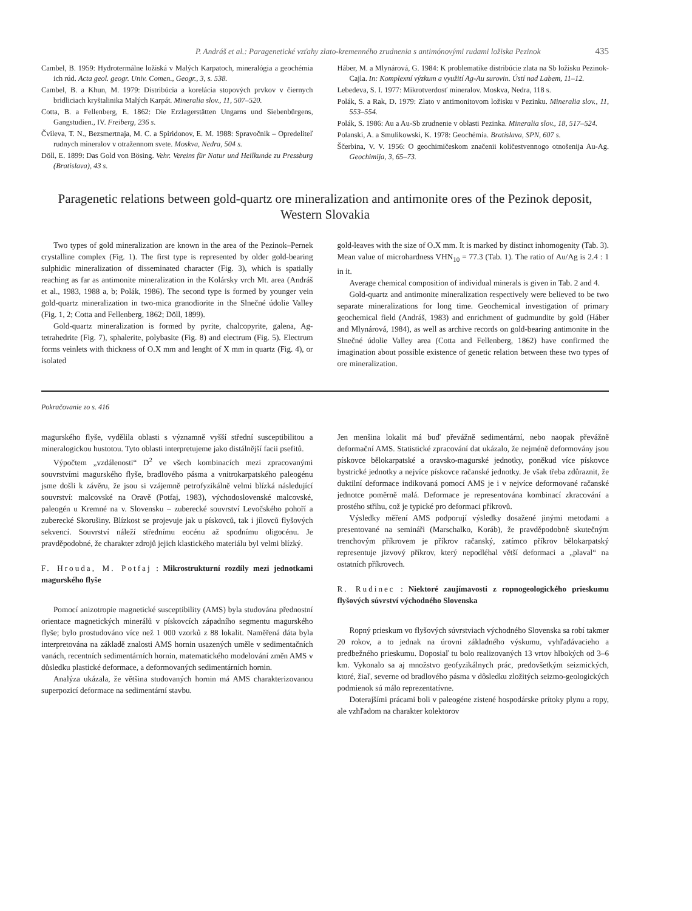P. Andráš et al.: Paragenetické vzťahy zlato-kremenného zrudnenia s antimónovými rudami ložiska Pezinok 435
Cambel, B. 1959: Hydrotermálne ložiská v Malých Karpatoch, mineralógia a geochémia ich rúd. Acta geol. geogr. Univ. Comen., Geogr., 3, s. 538.
Cambel, B. a Khun, M. 1979: Distribúcia a korelácia stopových prvkov v čiernych bridliciach kryštalinika Malých Karpát. Mineralia slov., 11, 507–520.
Cotta, B. a Fellenberg, E. 1862: Die Erzlagerstätten Ungarns und Siebenbürgens, Gangstudien., IV. Freiberg, 236 s.
Čvileva, T. N., Bezsmertnaja, M. C. a Spiridonov, E. M. 1988: Spravočnik – Opredeliteľ rudnych mineralov v otražennom svete. Moskva, Nedra, 504 s.
Döll, E. 1899: Das Gold von Bösing. Vehr. Vereins für Natur und Heilkunde zu Pressburg (Bratislava), 43 s.
Háber, M. a Mlynárová, G. 1984: K problematike distribúcie zlata na Sb ložisku Pezinok-Cajla. In: Komplexní výzkum a využití Ag-Au surovin. Ústí nad Labem, 11–12.
Lebedeva, S. I. 1977: Mikrotverdosť mineralov. Moskva, Nedra, 118 s.
Polák, S. a Rak, D. 1979: Zlato v antimonitovom ložisku v Pezinku. Mineralia slov., 11, 553–554.
Polák, S. 1986: Au a Au-Sb zrudnenie v oblasti Pezinka. Mineralia slov., 18, 517–524.
Polanski, A. a Smulikowski, K. 1978: Geochémia. Bratislava, SPN, 607 s.
Ščerbina, V. V. 1956: O geochimičeskom značenii količestvennogo otnošenija Au-Ag. Geochimija, 3, 65–73.
Paragenetic relations between gold-quartz ore mineralization and antimonite ores of the Pezinok deposit, Western Slovakia
Two types of gold mineralization are known in the area of the Pezinok–Pernek crystalline complex (Fig. 1). The first type is represented by older gold-bearing sulphidic mineralization of disseminated character (Fig. 3), which is spatially reaching as far as antimonite mineralization in the Kolársky vrch Mt. area (Andráš et al., 1983, 1988 a, b; Polák, 1986). The second type is formed by younger vein gold-quartz mineralization in two-mica granodiorite in the Slnečné údolie Valley (Fig. 1, 2; Cotta and Fellenberg, 1862; Döll, 1899).
Gold-quartz mineralization is formed by pyrite, chalcopyrite, galena, Ag-tetrahedrite (Fig. 7), sphalerite, polybasite (Fig. 8) and electrum (Fig. 5). Electrum forms veinlets with thickness of O.X mm and lenght of X mm in quartz (Fig. 4), or isolated
gold-leaves with the size of O.X mm. It is marked by distinct inhomogenity (Tab. 3). Mean value of microhardness VHN<sub>10</sub> = 77.3 (Tab. 1). The ratio of Au/Ag is 2.4 : 1 in it.
Average chemical composition of individual minerals is given in Tab. 2 and 4.
Gold-quartz and antimonite mineralization respectively were believed to be two separate mineralizations for long time. Geochemical investigation of primary geochemical field (Andráš, 1983) and enrichment of gudmundite by gold (Háber and Mlynárová, 1984), as well as archive records on gold-bearing antimonite in the Slnečné údolie Valley area (Cotta and Fellenberg, 1862) have confirmed the imagination about possible existence of genetic relation between these two types of ore mineralization.
Pokračovanie zo s. 416
magurského flyše, vydělila oblasti s významně vyšší střední susceptibilitou a mineralogickou hustotou. Tyto oblasti interpretujeme jako distálnější facii psefitů.
Výpočtem „vzdálenosti“ D<sup>2</sup> ve všech kombinacích mezi zpracovanými souvrstvími magurského flyše, bradlového pásma a vnitrokarpatského paleogénu jsme došli k závěru, že jsou si vzájemně petrofyzikálně velmi blízká následující souvrství: malcovské na Oravě (Potfaj, 1983), východoslovenské malcovské, paleogén u Kremné na v. Slovensku – zuberecké souvrství Levočského pohoří a zuberecké Skorušiny. Blízkost se projevuje jak u pískovců, tak i jílovců flyšových sekvencí. Souvrství náleží střednímu eocénu až spodnímu oligocénu. Je pravděpodobné, že charakter zdrojů jejich klastického materiálu byl velmi blízký.
F. Hrouda, M. Potfaj : Mikrostrukturní rozdíly mezi jednotkami magurského flyše
Pomocí anizotropie magnetické susceptibility (AMS) byla studována přednostní orientace magnetických minerálů v pískovcích západního segmentu magurského flyše; bylo prostudováno více než 1 000 vzorků z 88 lokalit. Naměřená dáta byla interpretována na základě znalosti AMS hornin usazených uměle v sedimentačních vanách, recentních sedimentárních hornin, matematického modelování změn AMS v důsledku plastické deformace, a deformovaných sedimentárních hornin.
Analýza ukázala, že většina studovaných hornin má AMS charakterizovanou superpozicí deformace na sedimentární stavbu.
Jen menšina lokalit má buď převážně sedimentární, nebo naopak převážně deformační AMS. Statistické zpracování dat ukázalo, že nejméně deformovány jsou pískovce bělokarpatské a oravsko-magurské jednotky, poněkud více pískovce bystrické jednotky a nejvíce pískovce račanské jednotky. Je však třeba zdůraznit, že duktilní deformace indikovaná pomocí AMS je i v nejvíce deformované račanské jednotce poměrně malá. Deformace je representována kombinací zkracování a prostého střihu, což je typické pro deformaci příkrovů.
Výsledky měření AMS podporují výsledky dosažené jinými metodami a presentované na semináři (Marschalko, Koráb), že pravděpodobně skutečným trenchovým příkrovem je příkrov račanský, zatímco příkrov bělokarpatský representuje jizvový příkrov, který nepodléhal větší deformaci a „plaval“ na ostatních příkrovech.
R. Rudinec : Niektoré zaujímavosti z ropnogeologického prieskumu flyšových súvrství východného Slovenska
Ropný prieskum vo flyšových súvrstviach východného Slovenska sa robí takmer 20 rokov, a to jednak na úrovni základného výskumu, vyhľadávacieho a predbežného prieskumu. Doposiaľ tu bolo realizovaných 13 vrtov hlbokých od 3–6 km. Vykonalo sa aj množstvo geofyzikálnych prác, predovšetkým seizmických, ktoré, žiaľ, severne od bradlového pásma v dôsledku zložitých seizmo-geologických podmienok sú málo reprezentatívne.
Doterajšími prácami boli v paleogéne zistené hospodárske prítoky plynu a ropy, ale vzhľadom na charakter kolektorov